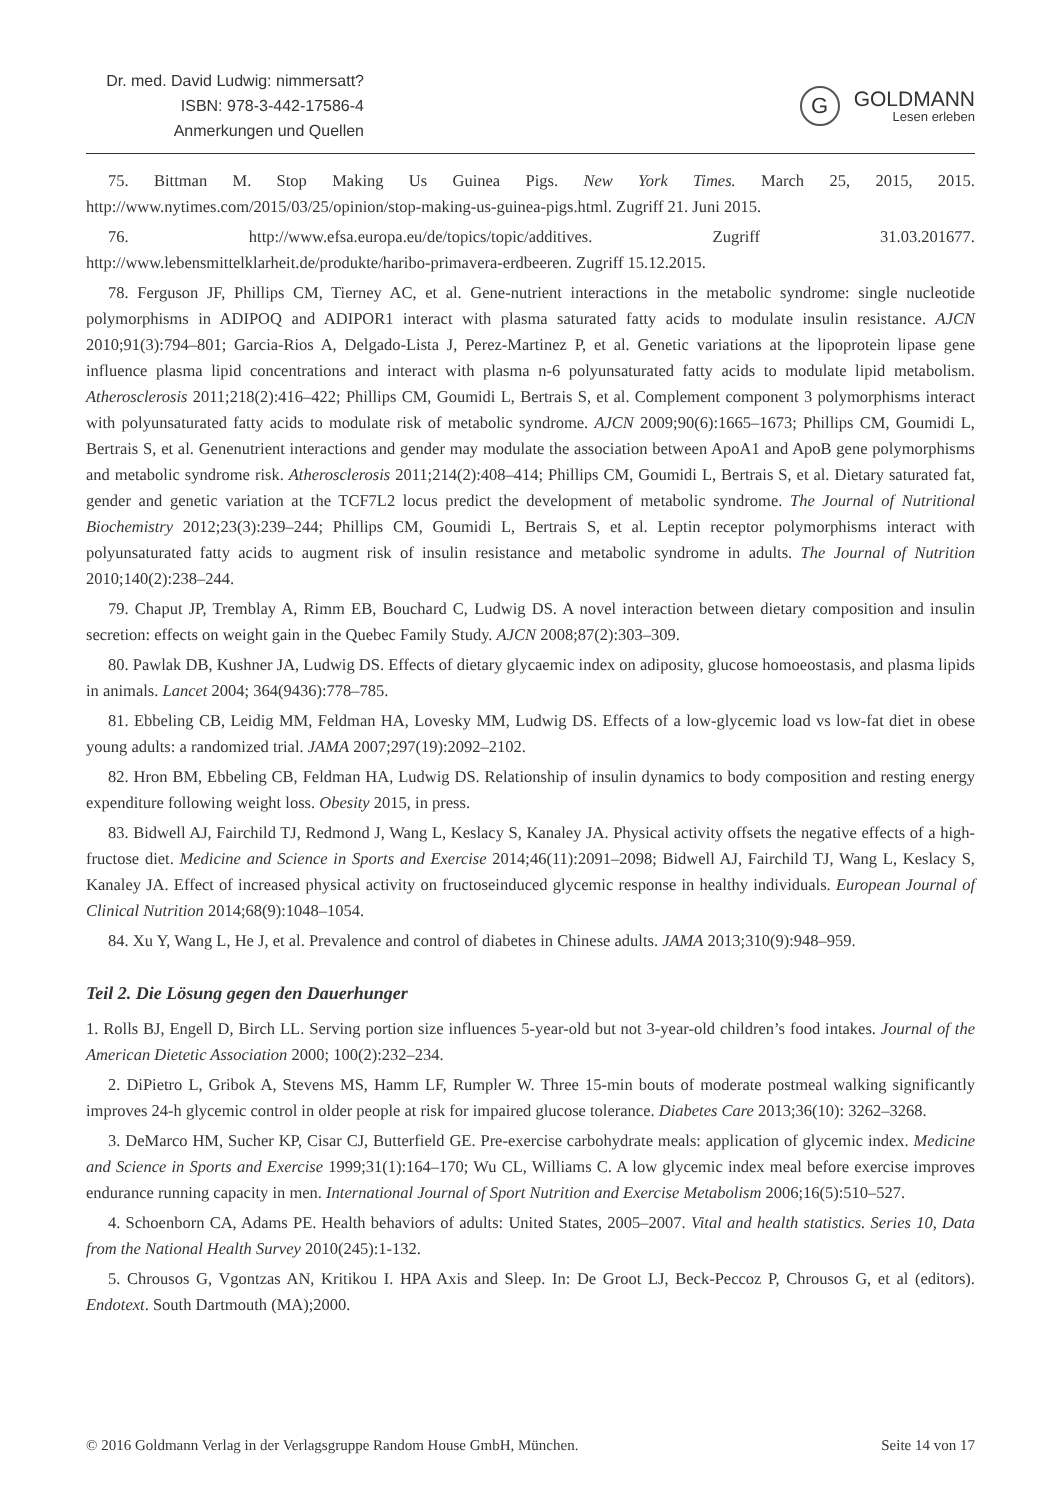Dr. med. David Ludwig: nimmersatt?
ISBN: 978-3-442-17586-4
Anmerkungen und Quellen
G
GOLDMANN
Lesen erleben
75. Bittman M. Stop Making Us Guinea Pigs. New York Times. March 25, 2015, 2015. http://www.nytimes.com/2015/03/25/opinion/stop-making-us-guinea-pigs.html. Zugriff 21. Juni 2015.
76. http://www.efsa.europa.eu/de/topics/topic/additives. Zugriff 31.03.201677. http://www.lebensmittelklarheit.de/produkte/haribo-primavera-erdbeeren. Zugriff 15.12.2015.
78. Ferguson JF, Phillips CM, Tierney AC, et al. Gene-nutrient interactions in the metabolic syndrome: single nucleotide polymorphisms in ADIPOQ and ADIPOR1 interact with plasma saturated fatty acids to modulate insulin resistance. AJCN 2010;91(3):794–801; Garcia-Rios A, Delgado-Lista J, Perez-Martinez P, et al. Genetic variations at the lipoprotein lipase gene influence plasma lipid concentrations and interact with plasma n-6 polyunsaturated fatty acids to modulate lipid metabolism. Atherosclerosis 2011;218(2):416–422; Phillips CM, Goumidi L, Bertrais S, et al. Complement component 3 polymorphisms interact with polyunsaturated fatty acids to modulate risk of metabolic syndrome. AJCN 2009;90(6):1665–1673; Phillips CM, Goumidi L, Bertrais S, et al. Genenutrient interactions and gender may modulate the association between ApoA1 and ApoB gene polymorphisms and metabolic syndrome risk. Atherosclerosis 2011;214(2):408–414; Phillips CM, Goumidi L, Bertrais S, et al. Dietary saturated fat, gender and genetic variation at the TCF7L2 locus predict the development of metabolic syndrome. The Journal of Nutritional Biochemistry 2012;23(3):239–244; Phillips CM, Goumidi L, Bertrais S, et al. Leptin receptor polymorphisms interact with polyunsaturated fatty acids to augment risk of insulin resistance and metabolic syndrome in adults. The Journal of Nutrition 2010;140(2):238–244.
79. Chaput JP, Tremblay A, Rimm EB, Bouchard C, Ludwig DS. A novel interaction between dietary composition and insulin secretion: effects on weight gain in the Quebec Family Study. AJCN 2008;87(2):303–309.
80. Pawlak DB, Kushner JA, Ludwig DS. Effects of dietary glycaemic index on adiposity, glucose homoeostasis, and plasma lipids in animals. Lancet 2004; 364(9436):778–785.
81. Ebbeling CB, Leidig MM, Feldman HA, Lovesky MM, Ludwig DS. Effects of a low-glycemic load vs low-fat diet in obese young adults: a randomized trial. JAMA 2007;297(19):2092–2102.
82. Hron BM, Ebbeling CB, Feldman HA, Ludwig DS. Relationship of insulin dynamics to body composition and resting energy expenditure following weight loss. Obesity 2015, in press.
83. Bidwell AJ, Fairchild TJ, Redmond J, Wang L, Keslacy S, Kanaley JA. Physical activity offsets the negative effects of a high-fructose diet. Medicine and Science in Sports and Exercise 2014;46(11):2091–2098; Bidwell AJ, Fairchild TJ, Wang L, Keslacy S, Kanaley JA. Effect of increased physical activity on fructoseinduced glycemic response in healthy individuals. European Journal of Clinical Nutrition 2014;68(9):1048–1054.
84. Xu Y, Wang L, He J, et al. Prevalence and control of diabetes in Chinese adults. JAMA 2013;310(9):948–959.
Teil 2. Die Lösung gegen den Dauerhunger
1. Rolls BJ, Engell D, Birch LL. Serving portion size influences 5-year-old but not 3-year-old children’s food intakes. Journal of the American Dietetic Association 2000; 100(2):232–234.
2. DiPietro L, Gribok A, Stevens MS, Hamm LF, Rumpler W. Three 15-min bouts of moderate postmeal walking significantly improves 24-h glycemic control in older people at risk for impaired glucose tolerance. Diabetes Care 2013;36(10): 3262–3268.
3. DeMarco HM, Sucher KP, Cisar CJ, Butterfield GE. Pre-exercise carbohydrate meals: application of glycemic index. Medicine and Science in Sports and Exercise 1999;31(1):164–170; Wu CL, Williams C. A low glycemic index meal before exercise improves endurance running capacity in men. International Journal of Sport Nutrition and Exercise Metabolism 2006;16(5):510–527.
4. Schoenborn CA, Adams PE. Health behaviors of adults: United States, 2005–2007. Vital and health statistics. Series 10, Data from the National Health Survey 2010(245):1-132.
5. Chrousos G, Vgontzas AN, Kritikou I. HPA Axis and Sleep. In: De Groot LJ, Beck-Peccoz P, Chrousos G, et al (editors). Endotext. South Dartmouth (MA);2000.
© 2016 Goldmann Verlag in der Verlagsgruppe Random House GmbH, München. Seite 14 von 17